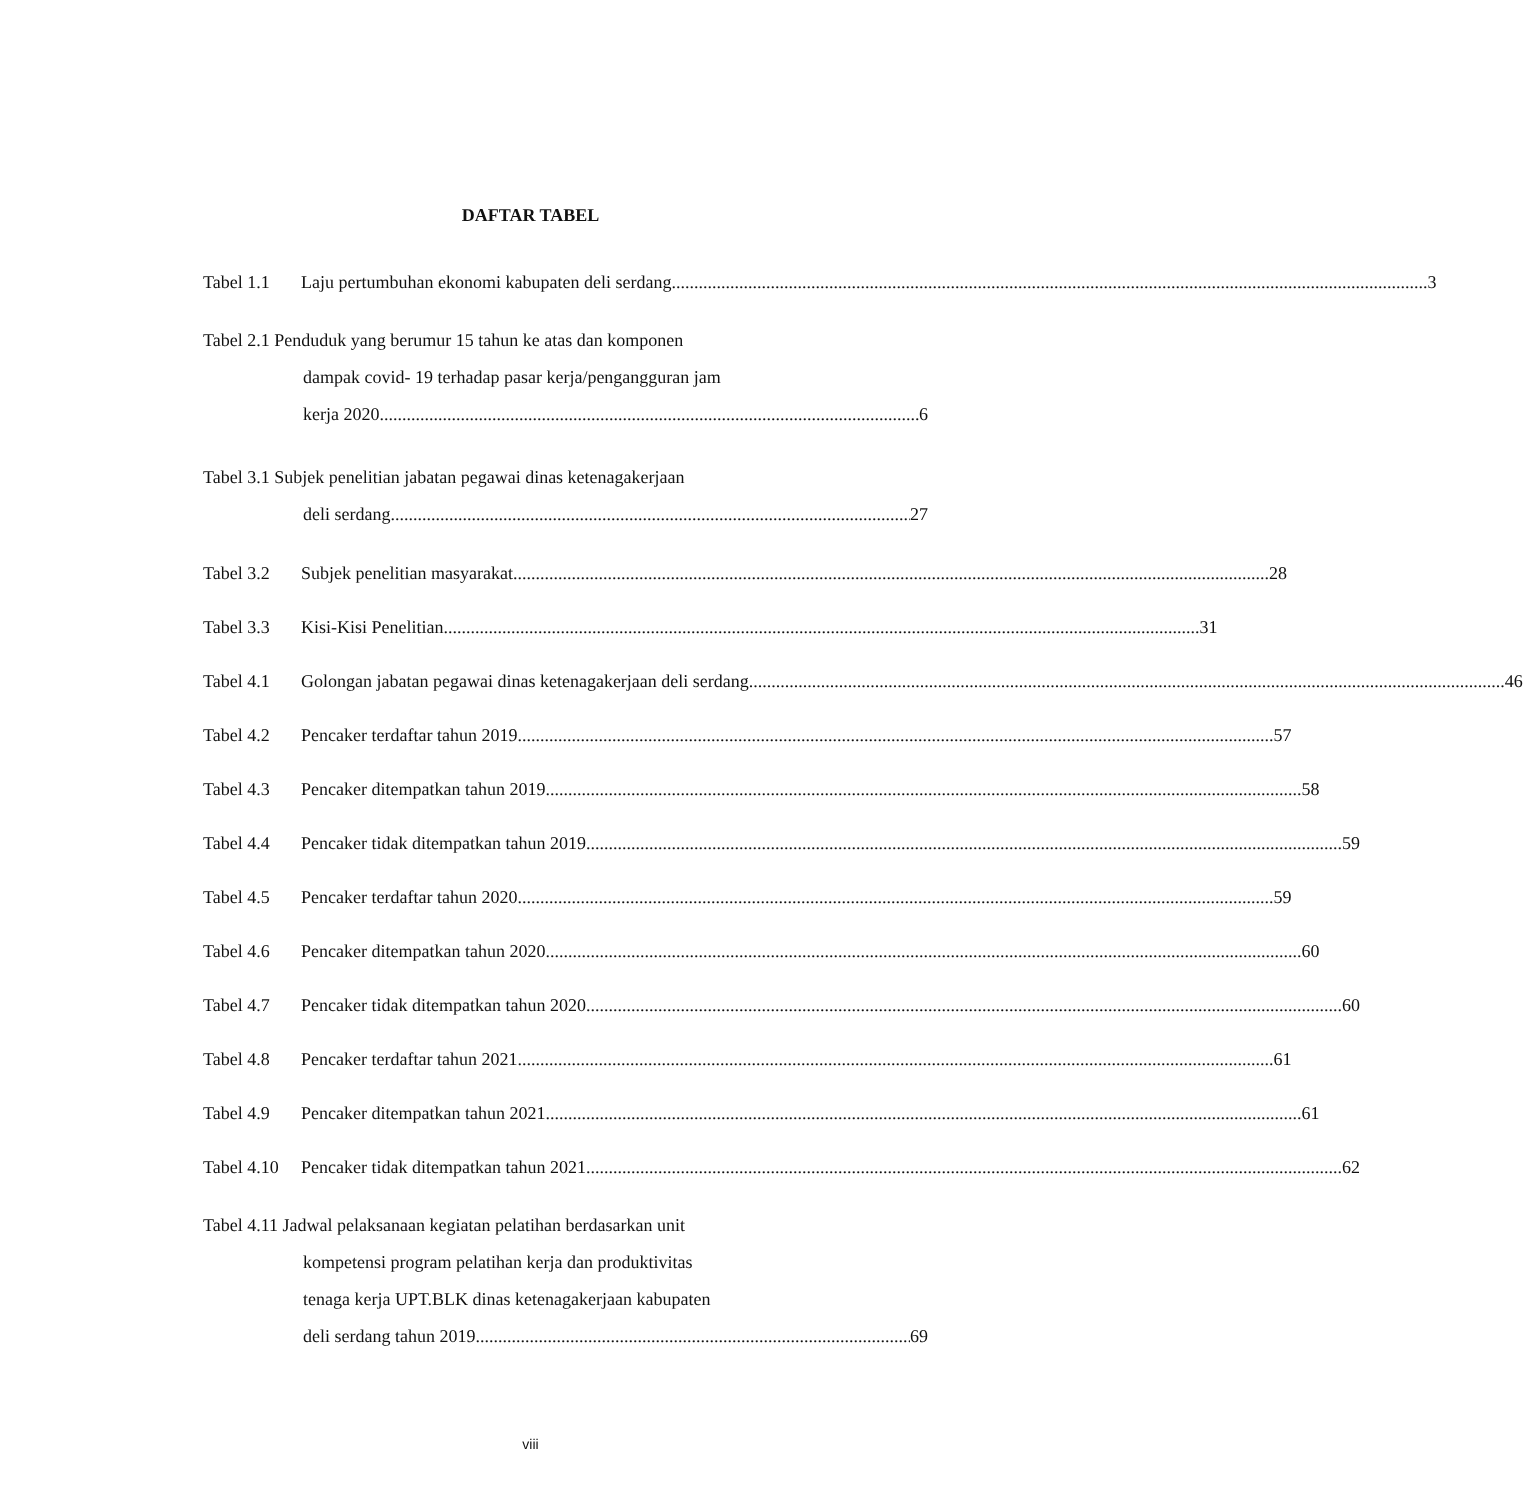DAFTAR TABEL
Tabel 1.1 Laju pertumbuhan ekonomi kabupaten deli serdang 3
Tabel 2.1 Penduduk yang berumur 15 tahun ke atas dan komponen
dampak covid- 19 terhadap pasar kerja/pengangguran jam
kerja 2020 6
Tabel 3.1 Subjek penelitian jabatan pegawai dinas ketenagakerjaan
deli serdang 27
Tabel 3.2 Subjek penelitian masyarakat 28
Tabel 3.3 Kisi-Kisi Penelitian 31
Tabel 4.1 Golongan jabatan pegawai dinas ketenagakerjaan deli serdang 46
Tabel 4.2 Pencaker terdaftar tahun 2019 57
Tabel 4.3 Pencaker ditempatkan tahun 2019 58
Tabel 4.4 Pencaker tidak ditempatkan tahun 2019 59
Tabel 4.5 Pencaker terdaftar tahun 2020 59
Tabel 4.6 Pencaker ditempatkan tahun 2020 60
Tabel 4.7 Pencaker tidak ditempatkan tahun 2020 60
Tabel 4.8 Pencaker terdaftar tahun 2021 61
Tabel 4.9 Pencaker ditempatkan tahun 2021 61
Tabel 4.10 Pencaker tidak ditempatkan tahun 2021 62
Tabel 4.11 Jadwal pelaksanaan kegiatan pelatihan berdasarkan unit
kompetensi program pelatihan kerja dan produktivitas
tenaga kerja UPT.BLK dinas ketenagakerjaan kabupaten
deli serdang tahun 2019 69
viii